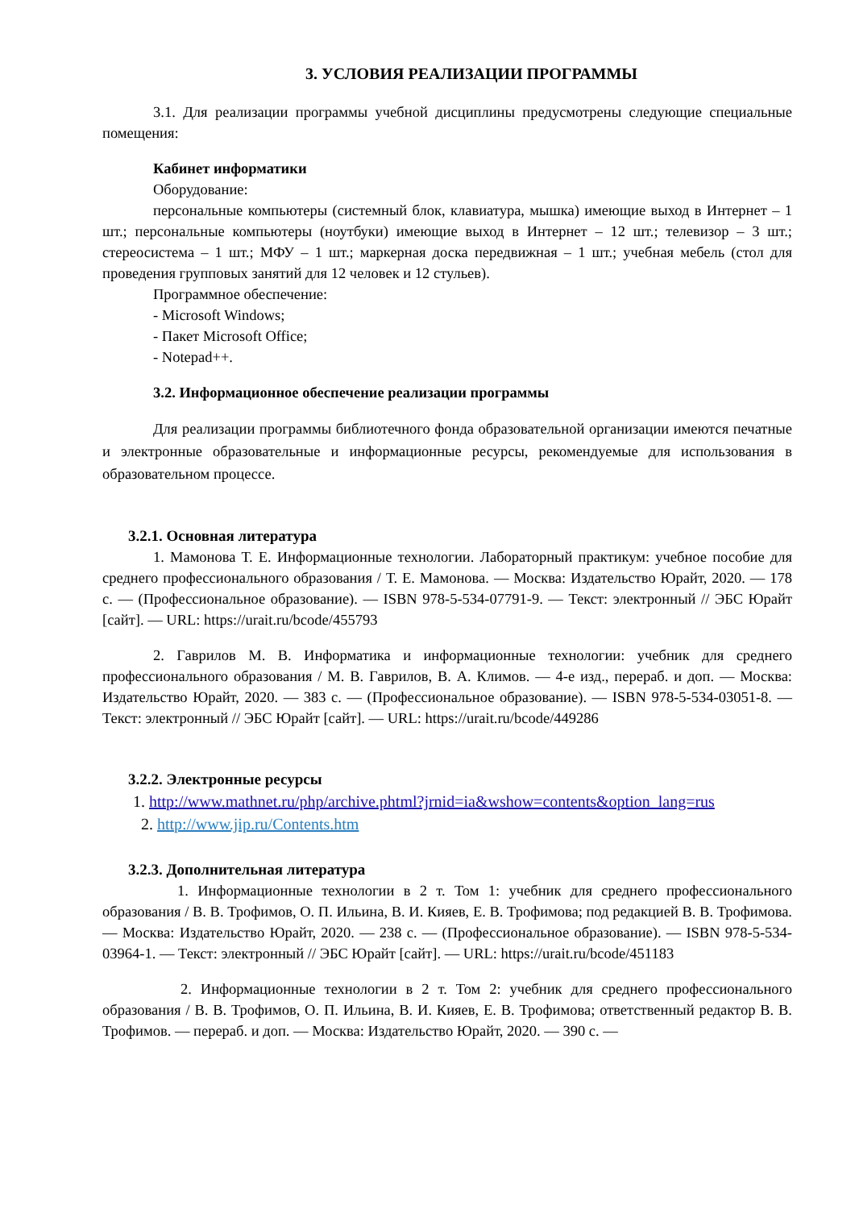3. УСЛОВИЯ РЕАЛИЗАЦИИ ПРОГРАММЫ
3.1. Для реализации программы учебной дисциплины предусмотрены следующие специальные помещения:
Кабинет информатики
Оборудование:
персональные компьютеры (системный блок, клавиатура, мышка) имеющие выход в Интернет – 1 шт.; персональные компьютеры (ноутбуки) имеющие выход в Интернет – 12 шт.; телевизор – 3 шт.; стереосистема – 1 шт.; МФУ – 1 шт.; маркерная доска передвижная – 1 шт.; учебная мебель (стол для проведения групповых занятий для 12 человек и 12 стульев).
Программное обеспечение:
- Microsoft Windows;
- Пакет Microsoft Office;
- Notepad++.
3.2. Информационное обеспечение реализации программы
Для реализации программы библиотечного фонда образовательной организации имеются печатные и электронные образовательные и информационные ресурсы, рекомендуемые для использования в образовательном процессе.
3.2.1. Основная литература
1. Мамонова Т. Е. Информационные технологии. Лабораторный практикум: учебное пособие для среднего профессионального образования / Т. Е. Мамонова. — Москва: Издательство Юрайт, 2020. — 178 с. — (Профессиональное образование). — ISBN 978-5-534-07791-9. — Текст: электронный // ЭБС Юрайт [сайт]. — URL: https://urait.ru/bcode/455793
2. Гаврилов М. В. Информатика и информационные технологии: учебник для среднего профессионального образования / М. В. Гаврилов, В. А. Климов. — 4-е изд., перераб. и доп. — Москва: Издательство Юрайт, 2020. — 383 с. — (Профессиональное образование). — ISBN 978-5-534-03051-8. — Текст: электронный // ЭБС Юрайт [сайт]. — URL: https://urait.ru/bcode/449286
3.2.2. Электронные ресурсы
1. http://www.mathnet.ru/php/archive.phtml?jrnid=ia&wshow=contents&option_lang=rus
2. http://www.jip.ru/Contents.htm
3.2.3. Дополнительная литература
1. Информационные технологии в 2 т. Том 1: учебник для среднего профессионального образования / В. В. Трофимов, О. П. Ильина, В. И. Кияев, Е. В. Трофимова; под редакцией В. В. Трофимова. — Москва: Издательство Юрайт, 2020. — 238 с. — (Профессиональное образование). — ISBN 978-5-534-03964-1. — Текст: электронный // ЭБС Юрайт [сайт]. — URL: https://urait.ru/bcode/451183
2. Информационные технологии в 2 т. Том 2: учебник для среднего профессионального образования / В. В. Трофимов, О. П. Ильина, В. И. Кияев, Е. В. Трофимова; ответственный редактор В. В. Трофимов. — перераб. и доп. — Москва: Издательство Юрайт, 2020. — 390 с. —